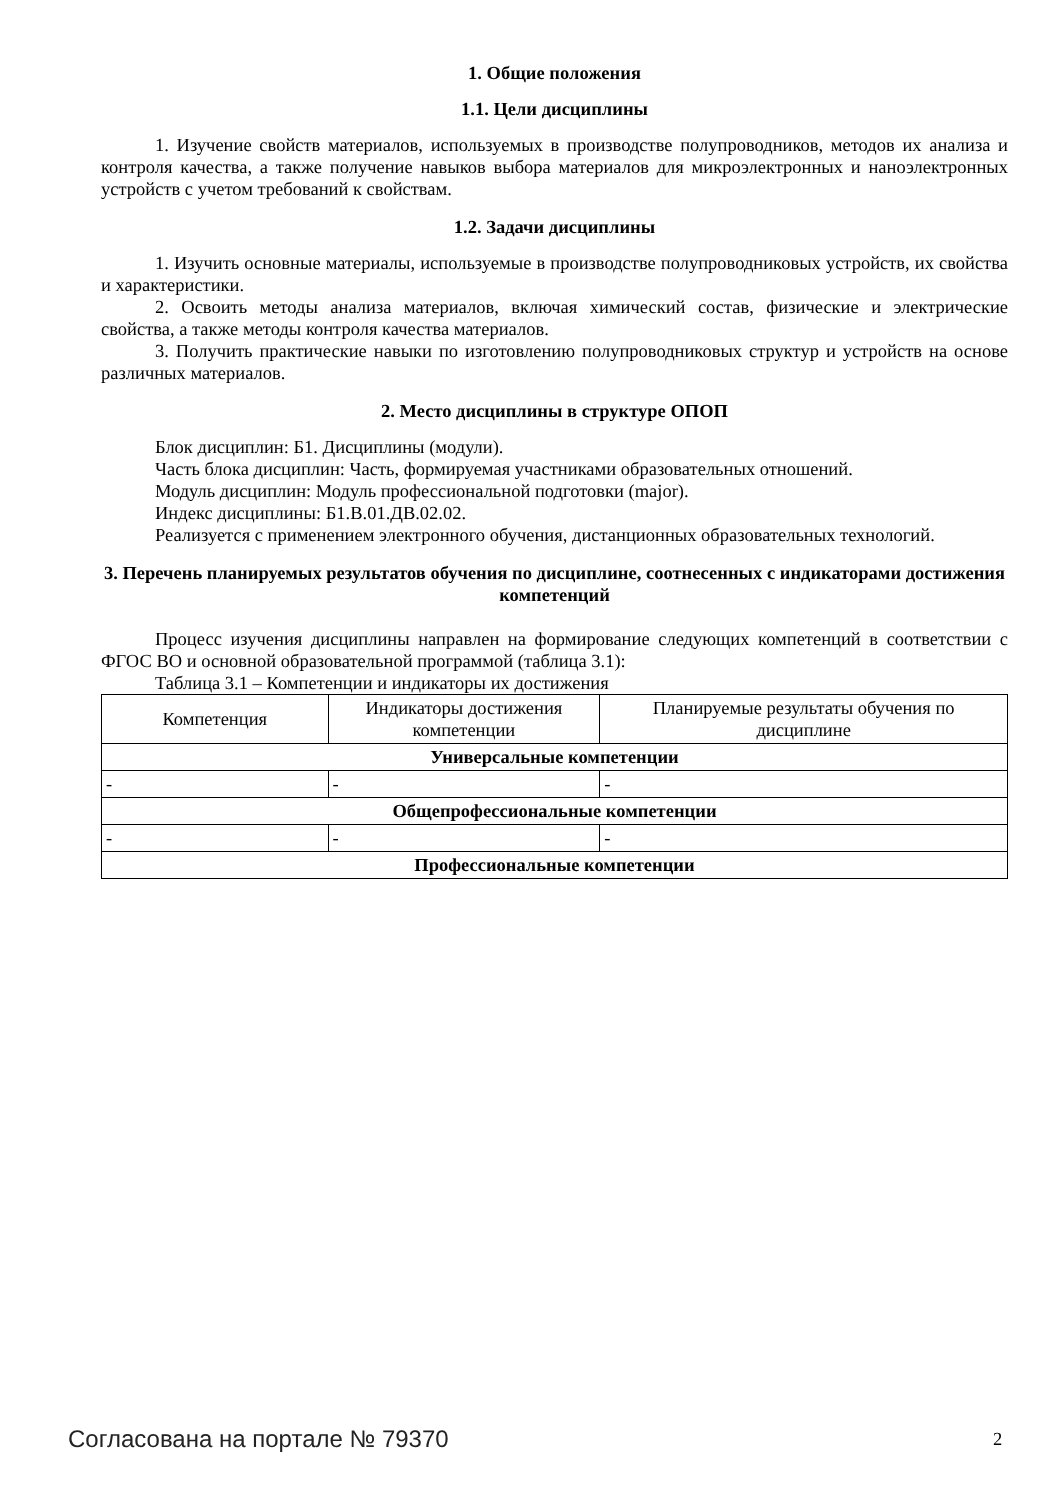1. Общие положения
1.1. Цели дисциплины
1. Изучение свойств материалов, используемых в производстве полупроводников, методов их анализа и контроля качества, а также получение навыков выбора материалов для микроэлектронных и наноэлектронных устройств с учетом требований к свойствам.
1.2. Задачи дисциплины
1. Изучить основные материалы, используемые в производстве полупроводниковых устройств, их свойства и характеристики.
2. Освоить методы анализа материалов, включая химический состав, физические и электрические свойства, а также методы контроля качества материалов.
3. Получить практические навыки по изготовлению полупроводниковых структур и устройств на основе различных материалов.
2. Место дисциплины в структуре ОПОП
Блок дисциплин: Б1. Дисциплины (модули).
Часть блока дисциплин: Часть, формируемая участниками образовательных отношений.
Модуль дисциплин: Модуль профессиональной подготовки (major).
Индекс дисциплины: Б1.В.01.ДВ.02.02.
Реализуется с применением электронного обучения, дистанционных образовательных технологий.
3. Перечень планируемых результатов обучения по дисциплине, соотнесенных с индикаторами достижения компетенций
Процесс изучения дисциплины направлен на формирование следующих компетенций в соответствии с ФГОС ВО и основной образовательной программой (таблица 3.1):
Таблица 3.1 – Компетенции и индикаторы их достижения
| Компетенция | Индикаторы достижения компетенции | Планируемые результаты обучения по дисциплине |
| --- | --- | --- |
| Универсальные компетенции | | |
| - | - | - |
| Общепрофессиональные компетенции | | |
| - | - | - |
| Профессиональные компетенции | | |
Согласована на портале № 79370 2